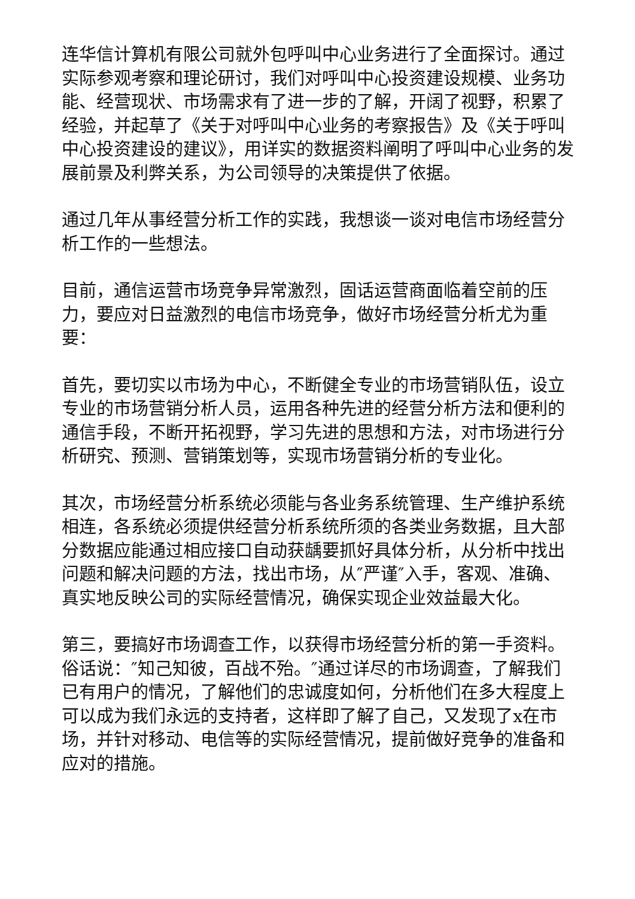连华信计算机有限公司就外包呼叫中心业务进行了全面探讨。通过实际参观考察和理论研讨，我们对呼叫中心投资建设规模、业务功能、经营现状、市场需求有了进一步的了解，开阔了视野，积累了经验，并起草了《关于对呼叫中心业务的考察报告》及《关于呼叫中心投资建设的建议》，用详实的数据资料阐明了呼叫中心业务的发展前景及利弊关系，为公司领导的决策提供了依据。
通过几年从事经营分析工作的实践，我想谈一谈对电信市场经营分析工作的一些想法。
目前，通信运营市场竞争异常激烈，固话运营商面临着空前的压力，要应对日益激烈的电信市场竞争，做好市场经营分析尤为重要：
首先，要切实以市场为中心，不断健全专业的市场营销队伍，设立专业的市场营销分析人员，运用各种先进的经营分析方法和便利的通信手段，不断开拓视野，学习先进的思想和方法，对市场进行分析研究、预测、营销策划等，实现市场营销分析的专业化。
其次，市场经营分析系统必须能与各业务系统管理、生产维护系统相连，各系统必须提供经营分析系统所须的各类业务数据，且大部分数据应能通过相应接口自动获龋要抓好具体分析，从分析中找出问题和解决问题的方法，找出市场，从″严谨″入手，客观、准确、真实地反映公司的实际经营情况，确保实现企业效益最大化。
第三，要搞好市场调查工作，以获得市场经营分析的第一手资料。俗话说：″知己知彼，百战不殆。″通过详尽的市场调查，了解我们已有用户的情况，了解他们的忠诚度如何，分析他们在多大程度上可以成为我们永远的支持者，这样即了解了自己，又发现了x在市场，并针对移动、电信等的实际经营情况，提前做好竞争的准备和应对的措施。